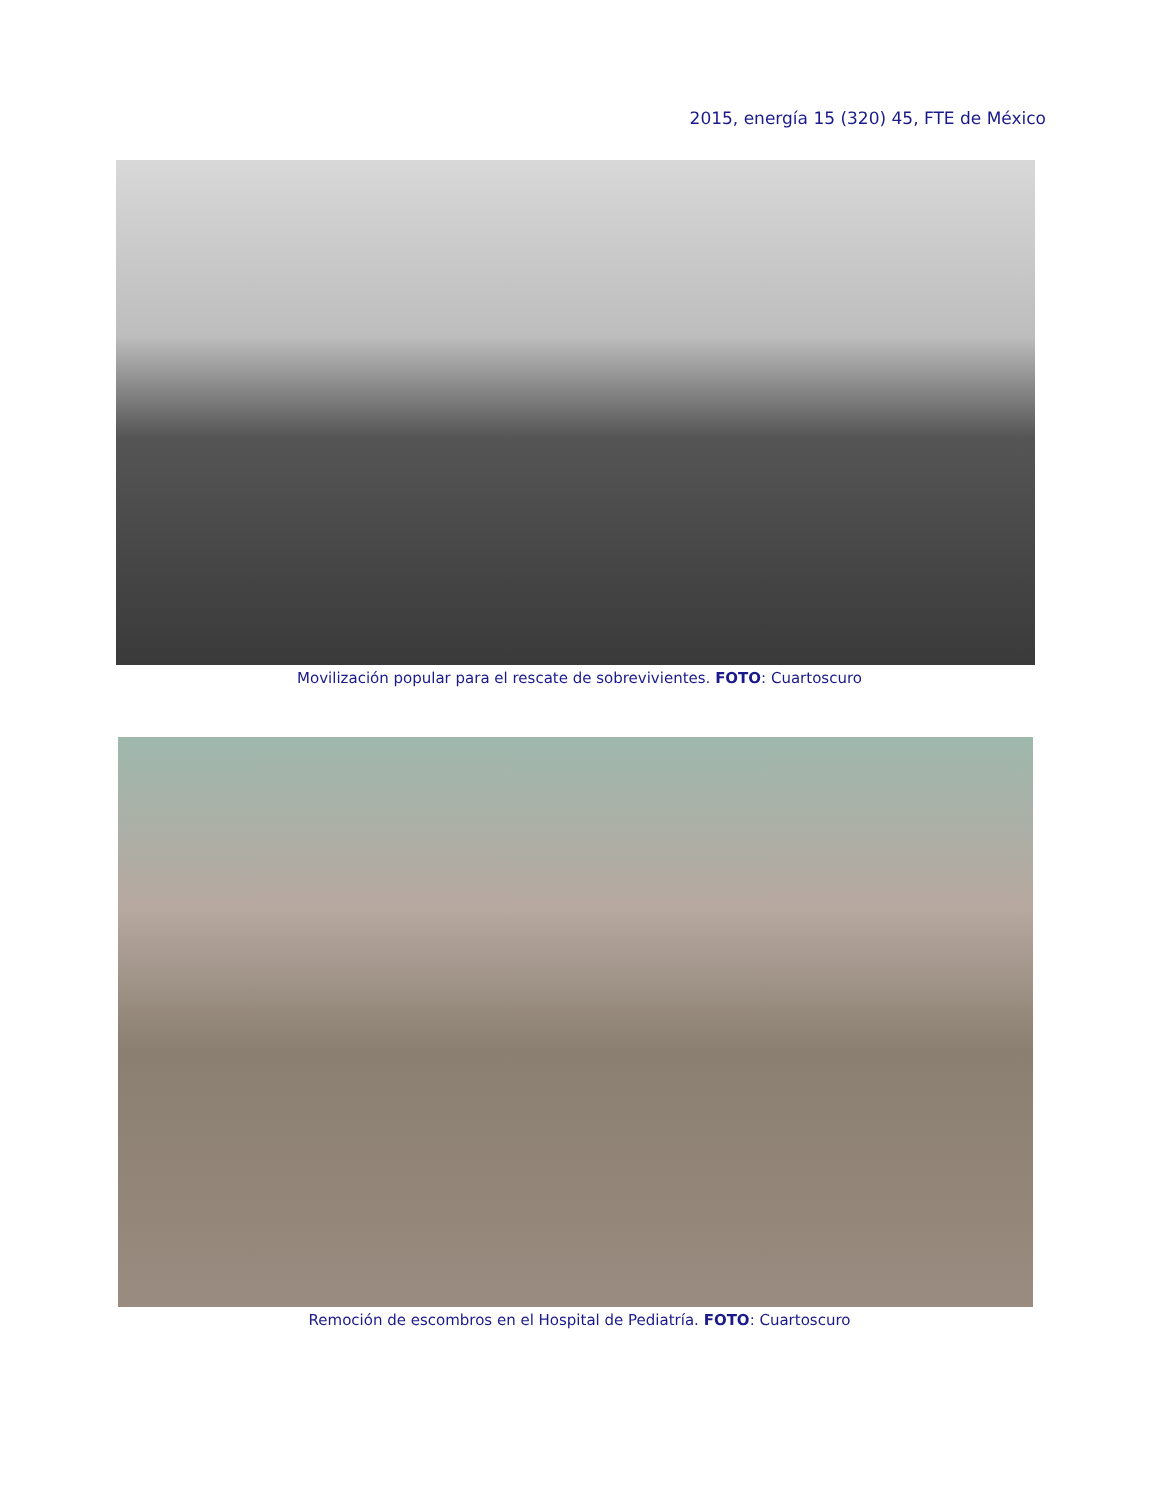2015, energía 15 (320) 45, FTE de México
Movilización popular para el rescate de sobrevivientes. FOTO: Cuartoscuro
Remoción de escombros en el Hospital de Pediatría. FOTO: Cuartoscuro